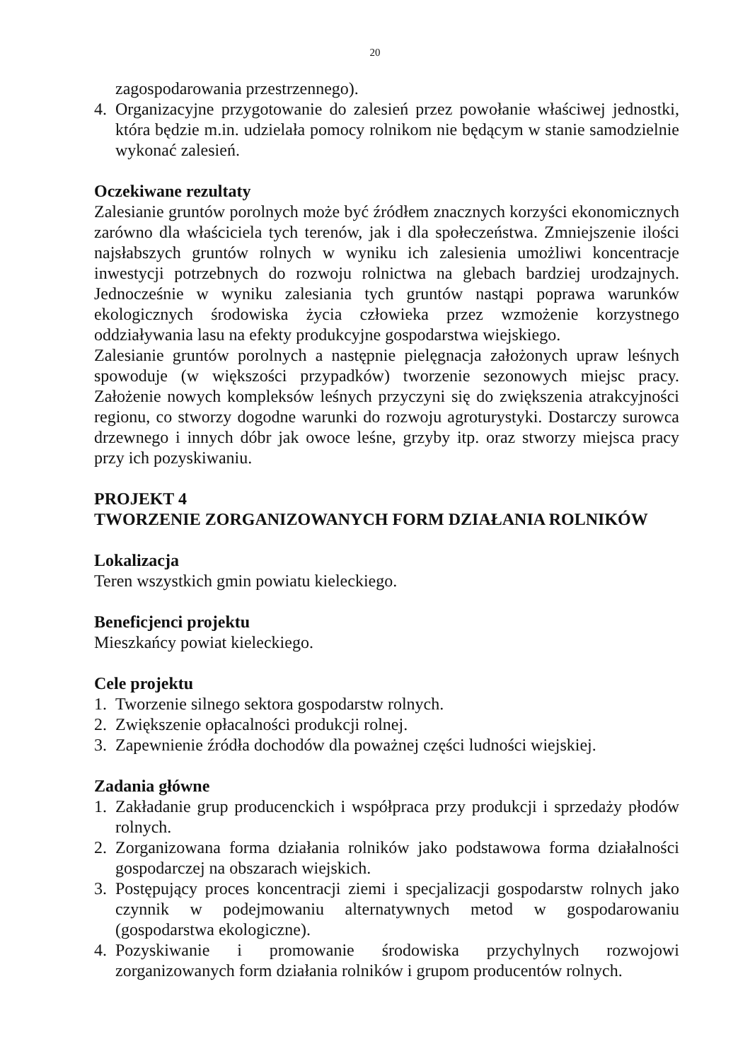20
zagospodarowania przestrzennego).
4. Organizacyjne przygotowanie do zalesień przez powołanie właściwej jednostki, która będzie m.in. udzielała pomocy rolnikom nie będącym w stanie samodzielnie wykonać zalesień.
Oczekiwane rezultaty
Zalesianie gruntów porolnych może być źródłem znacznych korzyści ekonomicznych zarówno dla właściciela tych terenów, jak i dla społeczeństwa. Zmniejszenie ilości najsłabszych gruntów rolnych w wyniku ich zalesienia umożliwi koncentracje inwestycji potrzebnych do rozwoju rolnictwa na glebach bardziej urodzajnych. Jednocześnie w wyniku zalesiania tych gruntów nastąpi poprawa warunków ekologicznych środowiska życia człowieka przez wzmożenie korzystnego oddziaływania lasu na efekty produkcyjne gospodarstwa wiejskiego.
Zalesianie gruntów porolnych a następnie pielęgnacja założonych upraw leśnych spowoduje (w większości przypadków) tworzenie sezonowych miejsc pracy. Założenie nowych kompleksów leśnych przyczyni się do zwiększenia atrakcyjności regionu, co stworzy dogodne warunki do rozwoju agroturystyki. Dostarczy surowca drzewnego i innych dóbr jak owoce leśne, grzyby itp. oraz stworzy miejsca pracy przy ich pozyskiwaniu.
PROJEKT 4
TWORZENIE ZORGANIZOWANYCH FORM DZIAŁANIA ROLNIKÓW
Lokalizacja
Teren wszystkich gmin powiatu kieleckiego.
Beneficjenci projektu
Mieszkańcy powiat kieleckiego.
Cele projektu
1. Tworzenie silnego sektora gospodarstw rolnych.
2. Zwiększenie opłacalności produkcji rolnej.
3. Zapewnienie źródła dochodów dla poważnej części ludności wiejskiej.
Zadania główne
1. Zakładanie grup producenckich i współpraca przy produkcji i sprzedaży płodów rolnych.
2. Zorganizowana forma działania rolników jako podstawowa forma działalności gospodarczej na obszarach wiejskich.
3. Postępujący proces koncentracji ziemi i specjalizacji gospodarstw rolnych jako czynnik w podejmowaniu alternatywnych metod w gospodarowaniu (gospodarstwa ekologiczne).
4. Pozyskiwanie i promowanie środowiska przychylnych rozwojowi zorganizowanych form działania rolników i grupom producentów rolnych.